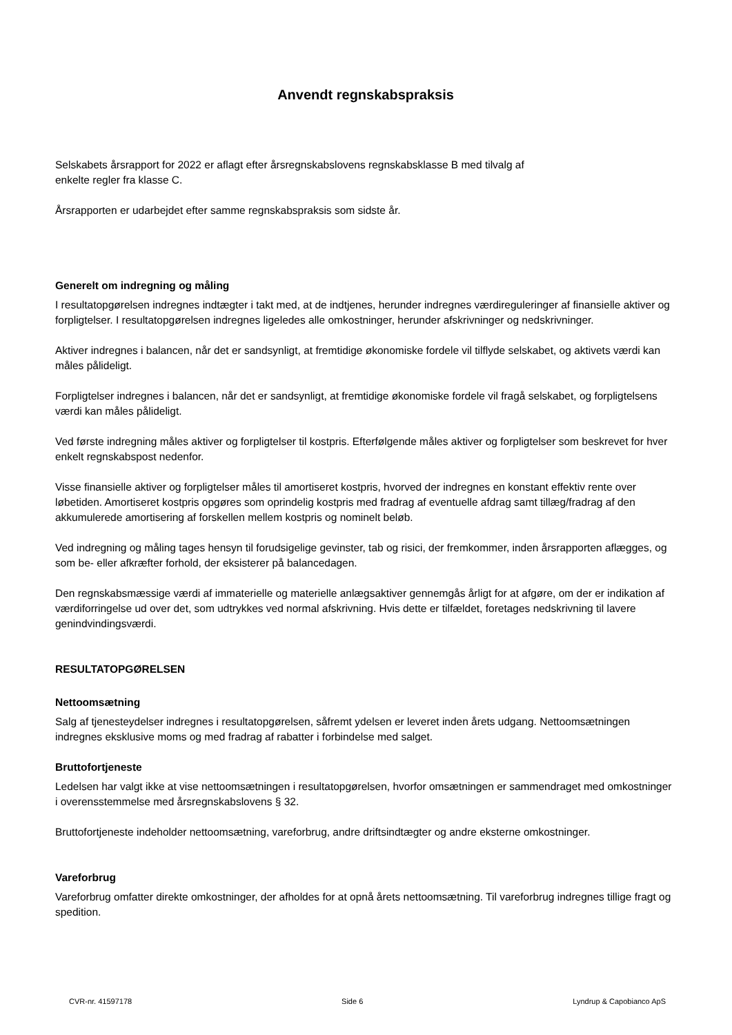Anvendt regnskabspraksis
Selskabets årsrapport for 2022 er aflagt efter årsregnskabslovens regnskabsklasse B med tilvalg af
enkelte regler fra klasse C.
Årsrapporten er udarbejdet efter samme regnskabspraksis som sidste år.
Generelt om indregning og måling
I resultatopgørelsen indregnes indtægter i takt med, at de indtjenes, herunder indregnes værdireguleringer af finansielle aktiver og forpligtelser. I resultatopgørelsen indregnes ligeledes alle omkostninger, herunder afskrivninger og nedskrivninger.
Aktiver indregnes i balancen, når det er sandsynligt, at fremtidige økonomiske fordele vil tilflyde selskabet, og aktivets værdi kan måles pålideligt.
Forpligtelser indregnes i balancen, når det er sandsynligt, at fremtidige økonomiske fordele vil fragå selskabet, og forpligtelsens værdi kan måles pålideligt.
Ved første indregning måles aktiver og forpligtelser til kostpris. Efterfølgende måles aktiver og forpligtelser som beskrevet for hver enkelt regnskabspost nedenfor.
Visse finansielle aktiver og forpligtelser måles til amortiseret kostpris, hvorved der indregnes en konstant effektiv rente over løbetiden. Amortiseret kostpris opgøres som oprindelig kostpris med fradrag af eventuelle afdrag samt tillæg/fradrag af den akkumulerede amortisering af forskellen mellem kostpris og nominelt beløb.
Ved indregning og måling tages hensyn til forudsigelige gevinster, tab og risici, der fremkommer, inden årsrapporten aflægges, og som be- eller afkræfter forhold, der eksisterer på balancedagen.
Den regnskabsmæssige værdi af immaterielle og materielle anlægsaktiver gennemgås årligt for at afgøre, om der er indikation af værdiforringelse ud over det, som udtrykkes ved normal afskrivning. Hvis dette er tilfældet, foretages nedskrivning til lavere genindvindingsværdi.
RESULTATOPGØRELSEN
Nettoomsætning
Salg af tjenesteydelser indregnes i resultatopgørelsen, såfremt ydelsen er leveret inden årets udgang. Nettoomsætningen indregnes eksklusive moms og med fradrag af rabatter i forbindelse med salget.
Bruttofortjeneste
Ledelsen har valgt ikke at vise nettoomsætningen i resultatopgørelsen, hvorfor omsætningen er sammendraget med omkostninger i overensstemmelse med årsregnskabslovens § 32.
Bruttofortjeneste indeholder nettoomsætning, vareforbrug, andre driftsindtægter og andre eksterne omkostninger.
Vareforbrug
Vareforbrug omfatter direkte omkostninger, der afholdes for at opnå årets nettoomsætning. Til vareforbrug indregnes tillige fragt og spedition.
CVR-nr. 41597178 Side 6 Lyndrup & Capobianco ApS